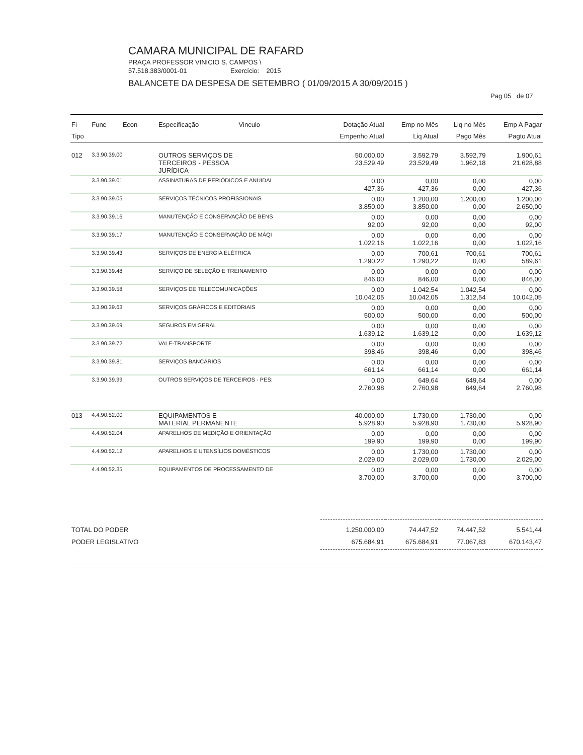CAMARA MUNICIPAL DE RAFARD
PRAÇA PROFESSOR VINICIO S. CAMPOS \
57.518.383/0001-01 Exercício: 2015
BALANCETE DA DESPESA DE SETEMBRO ( 01/09/2015 A 30/09/2015 )
Pag 05 de 07
| Fi | Func Econ | Especificação Vinculo | Dotação Atual | Emp no Mês | Liq no Mês | Emp A Pagar |
| --- | --- | --- | --- | --- | --- | --- |
| Tipo | | | Empenho Atual | Liq Atual | Pago Mês | Pagto Atual |
| 012 | 3.3.90.39.00 | OUTROS SERVIÇOS DE TERCEIROS - PESSOA JURÍDICA | 50.000,00 23.529,49 | 3.592,79 23.529,49 | 3.592,79 1.962,18 | 1.900,61 21.628,88 |
| | 3.3.90.39.01 | ASSINATURAS DE PERIÓDICOS E ANUIDAI | 0,00 427,36 | 0,00 427,36 | 0,00 0,00 | 0,00 427,36 |
| | 3.3.90.39.05 | SERVIÇOS TÉCNICOS PROFISSIONAIS | 0,00 3.850,00 | 1.200,00 3.850,00 | 1.200,00 0,00 | 1.200,00 2.650,00 |
| | 3.3.90.39.16 | MANUTENÇÃO E CONSERVAÇÃO DE BENS | 0,00 92,00 | 0,00 92,00 | 0,00 0,00 | 0,00 92,00 |
| | 3.3.90.39.17 | MANUTENÇÃO E CONSERVAÇÃO DE MÁQI | 0,00 1.022,16 | 0,00 1.022,16 | 0,00 0,00 | 0,00 1.022,16 |
| | 3.3.90.39.43 | SERVIÇOS DE ENERGIA ELÉTRICA | 0,00 1.290,22 | 700,61 1.290,22 | 700,61 0,00 | 700,61 589,61 |
| | 3.3.90.39.48 | SERVIÇO DE SELEÇÃO E TREINAMENTO | 0,00 846,00 | 0,00 846,00 | 0,00 0,00 | 0,00 846,00 |
| | 3.3.90.39.58 | SERVIÇOS DE TELECOMUNICAÇÕES | 0,00 10.042,05 | 1.042,54 10.042,05 | 1.042,54 1.312,54 | 0,00 10.042,05 |
| | 3.3.90.39.63 | SERVIÇOS GRÁFICOS E EDITORIAIS | 0,00 500,00 | 0,00 500,00 | 0,00 0,00 | 0,00 500,00 |
| | 3.3.90.39.69 | SEGUROS EM GERAL | 0,00 1.639,12 | 0,00 1.639,12 | 0,00 0,00 | 0,00 1.639,12 |
| | 3.3.90.39.72 | VALE-TRANSPORTE | 0,00 398,46 | 0,00 398,46 | 0,00 0,00 | 0,00 398,46 |
| | 3.3.90.39.81 | SERVIÇOS BANCÁRIOS | 0,00 661,14 | 0,00 661,14 | 0,00 0,00 | 0,00 661,14 |
| | 3.3.90.39.99 | OUTROS SERVIÇOS DE TERCEIROS - PES: | 0,00 2.760,98 | 649,64 2.760,98 | 649,64 649,64 | 0,00 2.760,98 |
| 013 | 4.4.90.52.00 | EQUIPAMENTOS E MATERIAL PERMANENTE | 40.000,00 5.928,90 | 1.730,00 5.928,90 | 1.730,00 1.730,00 | 0,00 5.928,90 |
| | 4.4.90.52.04 | APARELHOS DE MEDIÇÃO E ORIENTAÇÃO | 0,00 199,90 | 0,00 199,90 | 0,00 0,00 | 0,00 199,90 |
| | 4.4.90.52.12 | APARELHOS E UTENSÍLIOS DOMÉSTICOS | 0,00 2.029,00 | 1.730,00 2.029,00 | 1.730,00 1.730,00 | 0,00 2.029,00 |
| | 4.4.90.52.35 | EQUIPAMENTOS DE PROCESSAMENTO DE | 0,00 3.700,00 | 0,00 3.700,00 | 0,00 0,00 | 0,00 3.700,00 |
| TOTAL DO PODER PODER LEGISLATIVO | | | 1.250.000,00 675.684,91 | 74.447,52 675.684,91 | 74.447,52 77.067,83 | 5.541,44 670.143,47 |